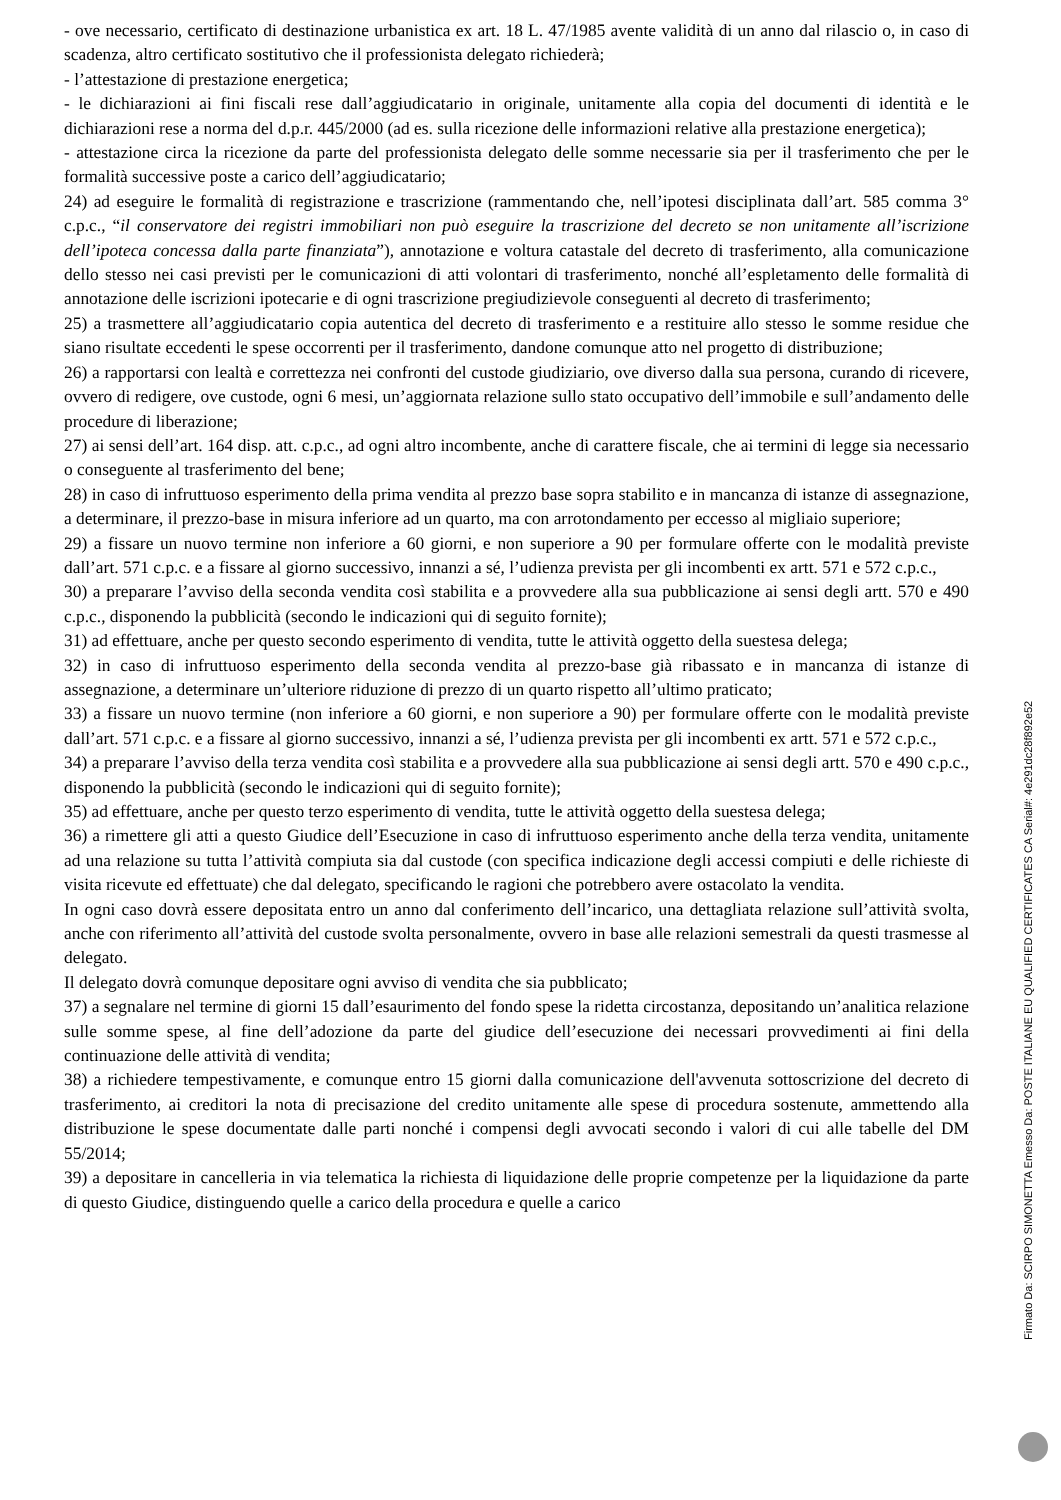- ove necessario, certificato di destinazione urbanistica ex art. 18 L. 47/1985 avente validità di un anno dal rilascio o, in caso di scadenza, altro certificato sostitutivo che il professionista delegato richiederà;
- l’attestazione di prestazione energetica;
- le dichiarazioni ai fini fiscali rese dall’aggiudicatario in originale, unitamente alla copia del documenti di identità e le dichiarazioni rese a norma del d.p.r. 445/2000 (ad es. sulla ricezione delle informazioni relative alla prestazione energetica);
- attestazione circa la ricezione da parte del professionista delegato delle somme necessarie sia per il trasferimento che per le formalità successive poste a carico dell’aggiudicatario;
24) ad eseguire le formalità di registrazione e trascrizione (rammentando che, nell’ipotesi disciplinata dall’art. 585 comma 3° c.p.c., “il conservatore dei registri immobiliari non può eseguire la trascrizione del decreto se non unitamente all’iscrizione dell’ipoteca concessa dalla parte finanziata”), annotazione e voltura catastale del decreto di trasferimento, alla comunicazione dello stesso nei casi previsti per le comunicazioni di atti volontari di trasferimento, nonché all’espletamento delle formalità di annotazione delle iscrizioni ipotecarie e di ogni trascrizione pregiudizievole conseguenti al decreto di trasferimento;
25) a trasmettere all’aggiudicatario copia autentica del decreto di trasferimento e a restituire allo stesso le somme residue che siano risultate eccedenti le spese occorrenti per il trasferimento, dandone comunque atto nel progetto di distribuzione;
26) a rapportarsi con lealtà e correttezza nei confronti del custode giudiziario, ove diverso dalla sua persona, curando di ricevere, ovvero di redigere, ove custode, ogni 6 mesi, un’aggiornata relazione sullo stato occupativo dell’immobile e sull’andamento delle procedure di liberazione;
27) ai sensi dell’art. 164 disp. att. c.p.c., ad ogni altro incombente, anche di carattere fiscale, che ai termini di legge sia necessario o conseguente al trasferimento del bene;
28) in caso di infruttuoso esperimento della prima vendita al prezzo base sopra stabilito e in mancanza di istanze di assegnazione, a determinare, il prezzo-base in misura inferiore ad un quarto, ma con arrotondamento per eccesso al migliaio superiore;
29) a fissare un nuovo termine non inferiore a 60 giorni, e non superiore a 90 per formulare offerte con le modalità previste dall’art. 571 c.p.c. e a fissare al giorno successivo, innanzi a sé, l’udienza prevista per gli incombenti ex artt. 571 e 572 c.p.c.,
30) a preparare l’avviso della seconda vendita così stabilita e a provvedere alla sua pubblicazione ai sensi degli artt. 570 e 490 c.p.c., disponendo la pubblicità (secondo le indicazioni qui di seguito fornite);
31) ad effettuare, anche per questo secondo esperimento di vendita, tutte le attività oggetto della suestesa delega;
32) in caso di infruttuoso esperimento della seconda vendita al prezzo-base già ribassato e in mancanza di istanze di assegnazione, a determinare un’ulteriore riduzione di prezzo di un quarto rispetto all’ultimo praticato;
33) a fissare un nuovo termine (non inferiore a 60 giorni, e non superiore a 90) per formulare offerte con le modalità previste dall’art. 571 c.p.c. e a fissare al giorno successivo, innanzi a sé, l’udienza prevista per gli incombenti ex artt. 571 e 572 c.p.c.,
34) a preparare l’avviso della terza vendita così stabilita e a provvedere alla sua pubblicazione ai sensi degli artt. 570 e 490 c.p.c., disponendo la pubblicità (secondo le indicazioni qui di seguito fornite);
35) ad effettuare, anche per questo terzo esperimento di vendita, tutte le attività oggetto della suestesa delega;
36) a rimettere gli atti a questo Giudice dell’Esecuzione in caso di infruttuoso esperimento anche della terza vendita, unitamente ad una relazione su tutta l’attività compiuta sia dal custode (con specifica indicazione degli accessi compiuti e delle richieste di visita ricevute ed effettuate) che dal delegato, specificando le ragioni che potrebbero avere ostacolato la vendita.
In ogni caso dovrà essere depositata entro un anno dal conferimento dell’incarico, una dettagliata relazione sull’attività svolta, anche con riferimento all’attività del custode svolta personalmente, ovvero in base alle relazioni semestrali da questi trasmesse al delegato.
Il delegato dovrà comunque depositare ogni avviso di vendita che sia pubblicato;
37) a segnalare nel termine di giorni 15 dall’esaurimento del fondo spese la ridetta circostanza, depositando un’analitica relazione sulle somme spese, al fine dell’adozione da parte del giudice dell’esecuzione dei necessari provvedimenti ai fini della continuazione delle attività di vendita;
38) a richiedere tempestivamente, e comunque entro 15 giorni dalla comunicazione dell'avvenuta sottoscrizione del decreto di trasferimento, ai creditori la nota di precisazione del credito unitamente alle spese di procedura sostenute, ammettendo alla distribuzione le spese documentate dalle parti nonché i compensi degli avvocati secondo i valori di cui alle tabelle del DM 55/2014;
39) a depositare in cancelleria in via telematica la richiesta di liquidazione delle proprie competenze per la liquidazione da parte di questo Giudice, distinguendo quelle a carico della procedura e quelle a carico
Firmato Da: SCIRPO SIMONETTA Emesso Da: POSTE ITALIANE EU QUALIFIED CERTIFICATES CA Serial#: 4e291dc28f892e52